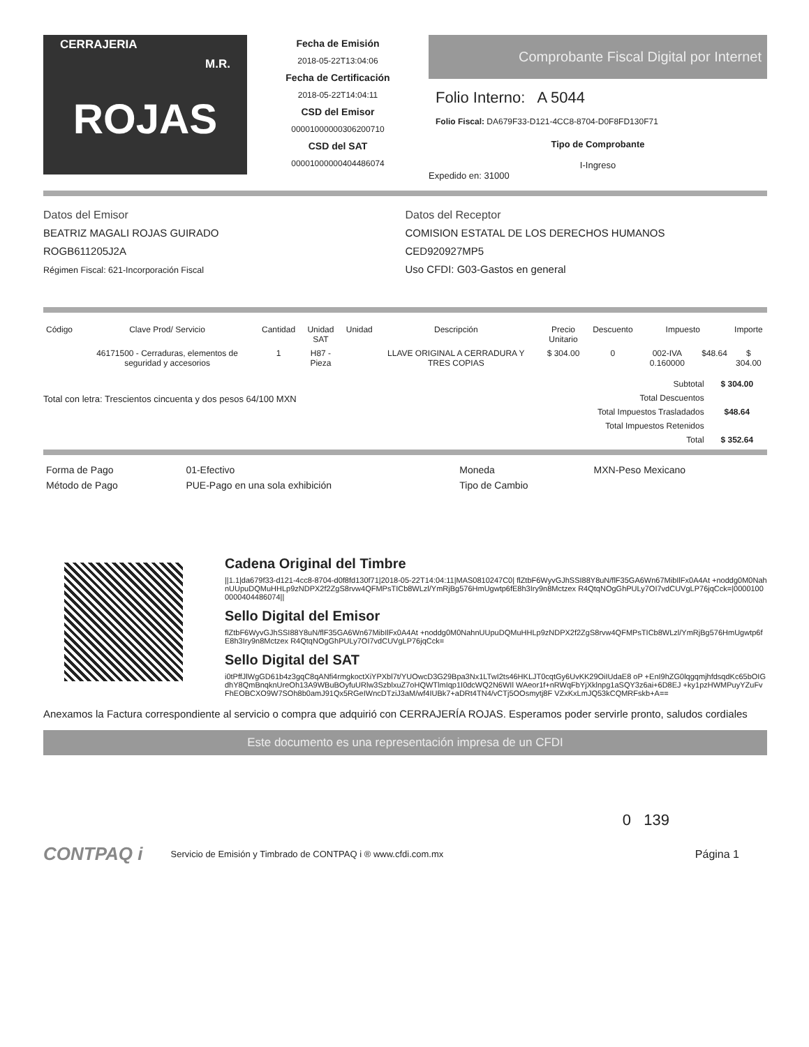CERRAJERIA
M.R.
ROJAS
Fecha de Emisión
2018-05-22T13:04:06
Fecha de Certificación
2018-05-22T14:04:11
CSD del Emisor
00001000000306200710
CSD del SAT
00001000000404486074
Comprobante Fiscal Digital por Internet
Folio Interno: A 5044
Folio Fiscal: DA679F33-D121-4CC8-8704-D0F8FD130F71
Tipo de Comprobante
I-Ingreso
Expedido en: 31000
Datos del Emisor
BEATRIZ MAGALI ROJAS GUIRADO
ROGB611205J2A
Régimen Fiscal: 621-Incorporación Fiscal
Datos del Receptor
COMISION ESTATAL DE LOS DERECHOS HUMANOS
CED920927MP5
Uso CFDI: G03-Gastos en general
| Código | Clave Prod/ Servicio | Cantidad | Unidad SAT | Unidad | Descripción | Precio Unitario | Descuento | Impuesto | | Importe |
| --- | --- | --- | --- | --- | --- | --- | --- | --- | --- | --- |
| | 46171500 - Cerraduras, elementos de seguridad y accesorios | 1 | H87 - Pieza | | LLAVE ORIGINAL A CERRADURA Y TRES COPIAS | $ 304.00 | 0 | 002-IVA 0.160000 | $48.64 | $ 304.00 |
Total con letra: Trescientos cincuenta y dos pesos 64/100 MXN
| Subtotal | $ 304.00 |
| Total Descuentos | |
| Total Impuestos Trasladados | $48.64 |
| Total Impuestos Retenidos | |
| Total | $ 352.64 |
| Forma de Pago | 01-Efectivo | Moneda | MXN-Peso Mexicano |
| Método de Pago | PUE-Pago en una sola exhibición | Tipo de Cambio | |
Cadena Original del Timbre
||1.1|da679f33-d121-4cc8-8704-d0f8fd130f71|2018-05-22T14:04:11|MAS0810247C0| flZtbF6WyvGJhSSI88Y8uN/flF35GA6Wn67MibIlFx0A4At +noddg0M0NahnUUpuDQMuHHLp9zNDPX2f2ZgS8rvw4QFMPsTICb8WLzl/YmRjBg576HmUgwtp6fE8h3Iry9n8Mctzex R4QtqNOgGhPULy7OI7vdCUVgLP76jqCck=|00001000000404486074||
Sello Digital del Emisor
flZtbF6WyvGJhSSI88Y8uN/flF35GA6Wn67MibIlFx0A4At +noddg0M0NahnUUpuDQMuHHLp9zNDPX2f2ZgS8rvw4QFMPsTICb8WLzl/YmRjBg576HmUgwtp6fE8h3Iry9n8Mctzex R4QtqNOgGhPULy7OI7vdCUVgLP76jqCck=
Sello Digital del SAT
i0tPffJlWgGD61b4z3gqC8qANfi4rmgkoctXiYPXbl7t/YUOwcD3G29Bpa3Nx1LTwI2ts46HKLJT0cqtGy6UvKK29OiIUdaE8 oP +EnI9hZG0lqgqmjhfdsqdKc65bOIGdhY8QmBnqknUreOh13A9WBuBOyfuURlw3SzblxuZ7oHQWTlmIqp1I0dcWQ2N6WIl WAeor1f+nRWqFbYjXklnpg1aSQY3z6ai+6D8EJ +ky1pzHWMPuyYZuFvFhEOBCXO9W7SOh8b0amJ91Qx5RGeIWncDTziJ3aM/wf4IUBk7+aDRt4TN4/vCTj5OOsmytj8F VZxKxLmJQ53kCQMRFskb+A==
Anexamos la Factura correspondiente al servicio o compra que adquirió con CERRAJERÍA ROJAS. Esperamos poder servirle pronto, saludos cordiales
Este documento es una representación impresa de un CFDI
0 139
CONTPAQ i Servicio de Emisión y Timbrado de CONTPAQ i ® www.cfdi.com.mx Página 1